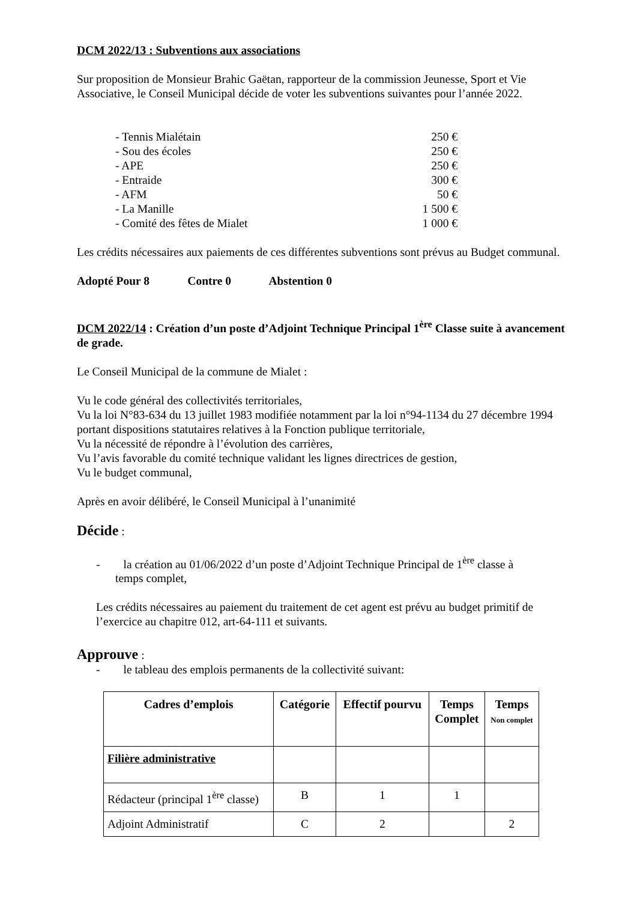DCM 2022/13 : Subventions aux associations
Sur proposition de Monsieur Brahic Gaëtan, rapporteur de la commission Jeunesse, Sport et Vie Associative, le Conseil Municipal décide de voter les subventions suivantes pour l’année 2022.
- Tennis Mialétain 250 €
- Sou des écoles 250 €
- APE 250 €
- Entraide 300 €
- AFM 50 €
- La Manille 1 500 €
- Comité des fêtes de Mialet 1 000 €
Les crédits nécessaires aux paiements de ces différentes subventions sont prévus au Budget communal.
Adopté Pour 8 Contre 0 Abstention 0
DCM 2022/14 : Création d’un poste d’Adjoint Technique Principal 1<sup>ère</sup> Classe suite à avancement de grade.
Le Conseil Municipal de la commune de Mialet :
Vu le code général des collectivités territoriales,
Vu la loi N°83-634 du 13 juillet 1983 modifiée notamment par la loi n°94-1134 du 27 décembre 1994 portant dispositions statutaires relatives à la Fonction publique territoriale,
Vu la nécessité de répondre à l’évolution des carrières,
Vu l’avis favorable du comité technique validant les lignes directrices de gestion,
Vu le budget communal,
Après en avoir délibéré, le Conseil Municipal à l’unanimité
Décide :
- la création au 01/06/2022 d’un poste d’Adjoint Technique Principal de 1<sup>ère</sup> classe à
temps complet,
Les crédits nécessaires au paiement du traitement de cet agent est prévu au budget primitif de l’exercice au chapitre 012, art-64-111 et suivants.
Approuve :
- le tableau des emplois permanents de la collectivité suivant:
| Cadres d’emplois | Catégorie | Effectif pourvu | Temps Complet | Temps Non complet |
| --- | --- | --- | --- | --- |
| Filière administrative | | | | |
| Rédacteur (principal 1<sup>ère</sup> classe) | B | 1 | 1 | |
| Adjoint Administratif | C | 2 | | 2 |